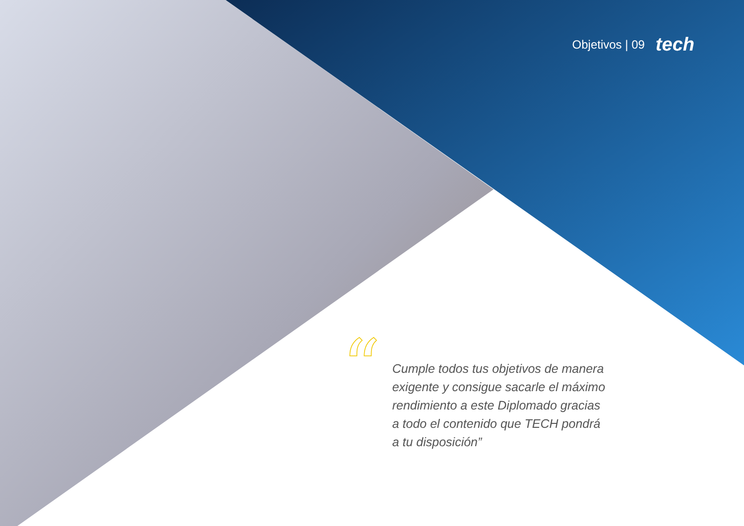Objetivos | 09 tech
“
Cumple todos tus objetivos de manera exigente y consigue sacarle el máximo rendimiento a este Diplomado gracias a todo el contenido que TECH pondrá a tu disposición”